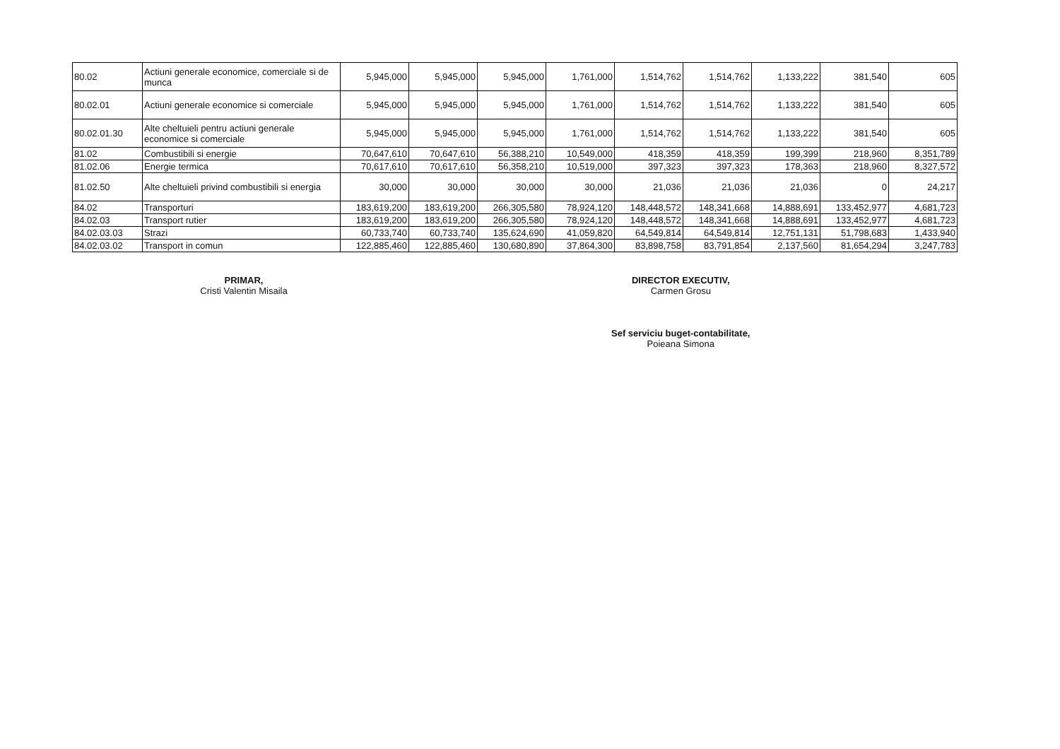| 80.02 | Actiuni generale economice, comerciale si de munca | 5,945,000 | 5,945,000 | 5,945,000 | 1,761,000 | 1,514,762 | 1,514,762 | 1,133,222 | 381,540 | 605 |
| 80.02.01 | Actiuni generale economice si comerciale | 5,945,000 | 5,945,000 | 5,945,000 | 1,761,000 | 1,514,762 | 1,514,762 | 1,133,222 | 381,540 | 605 |
| 80.02.01.30 | Alte cheltuieli pentru actiuni generale economice si comerciale | 5,945,000 | 5,945,000 | 5,945,000 | 1,761,000 | 1,514,762 | 1,514,762 | 1,133,222 | 381,540 | 605 |
| 81.02 | Combustibili si energie | 70,647,610 | 70,647,610 | 56,388,210 | 10,549,000 | 418,359 | 418,359 | 199,399 | 218,960 | 8,351,789 |
| 81.02.06 | Energie termica | 70,617,610 | 70,617,610 | 56,358,210 | 10,519,000 | 397,323 | 397,323 | 178,363 | 218,960 | 8,327,572 |
| 81.02.50 | Alte cheltuieli privind combustibili si energia | 30,000 | 30,000 | 30,000 | 30,000 | 21,036 | 21,036 | 21,036 | 0 | 24,217 |
| 84.02 | Transporturi | 183,619,200 | 183,619,200 | 266,305,580 | 78,924,120 | 148,448,572 | 148,341,668 | 14,888,691 | 133,452,977 | 4,681,723 |
| 84.02.03 | Transport rutier | 183,619,200 | 183,619,200 | 266,305,580 | 78,924,120 | 148,448,572 | 148,341,668 | 14,888,691 | 133,452,977 | 4,681,723 |
| 84.02.03.03 | Strazi | 60,733,740 | 60,733,740 | 135,624,690 | 41,059,820 | 64,549,814 | 64,549,814 | 12,751,131 | 51,798,683 | 1,433,940 |
| 84.02.03.02 | Transport in comun | 122,885,460 | 122,885,460 | 130,680,890 | 37,864,300 | 83,898,758 | 83,791,854 | 2,137,560 | 81,654,294 | 3,247,783 |
PRIMAR,
Cristi Valentin Misaila
DIRECTOR EXECUTIV,
Carmen Grosu
Sef serviciu buget-contabilitate,
Poieana Simona